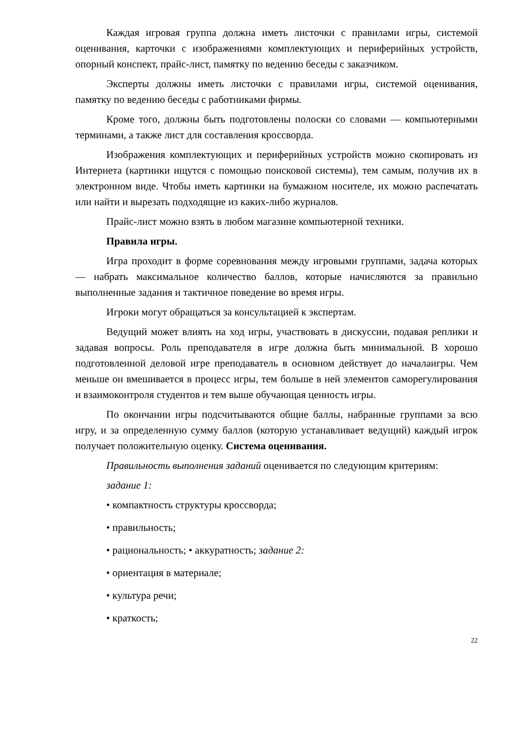Каждая игровая группа должна иметь листочки с правилами игры, системой оценивания, карточки с изображениями комплектующих и периферийных устройств, опорный конспект, прайс-лист, памятку по ведению беседы с заказчиком.
Эксперты должны иметь листочки с правилами игры, системой оценивания, памятку по ведению беседы с работниками фирмы.
Кроме того, должны быть подготовлены полоски со словами — компьютерными терминами, а также лист для составления кроссворда.
Изображения комплектующих и периферийных устройств можно скопировать из Интернета (картинки ищутся с помощью поисковой системы), тем самым, получив их в электронном виде. Чтобы иметь картинки на бумажном носителе, их можно распечатать или найти и вырезать подходящие из каких-либо журналов.
Прайс-лист можно взять в любом магазине компьютерной техники.
Правила игры.
Игра проходит в форме соревнования между игровыми группами, задача которых — набрать максимальное количество баллов, которые начисляются за правильно выполненные задания и тактичное поведение во время игры.
Игроки могут обращаться за консультацией к экспертам.
Ведущий может влиять на ход игры, участвовать в дискуссии, подавая реплики и задавая вопросы. Роль преподавателя в игре должна быть минимальной. В хорошо подготовленной деловой игре преподаватель в основном действует до началаигры. Чем меньше он вмешивается в процесс игры, тем больше в ней элементов саморегулирования и взаимоконтроля студентов и тем выше обучающая ценность игры.
По окончании игры подсчитываются общие баллы, набранные группами за всю игру, и за определенную сумму баллов (которую устанавливает ведущий) каждый игрок получает положительную оценку. Система оценивания.
Правильность выполнения заданий оценивается по следующим критериям:
задание 1:
• компактность структуры кроссворда;
• правильность;
• рациональность; • аккуратность; задание 2:
• ориентация в материале;
• культура речи;
• краткость;
22